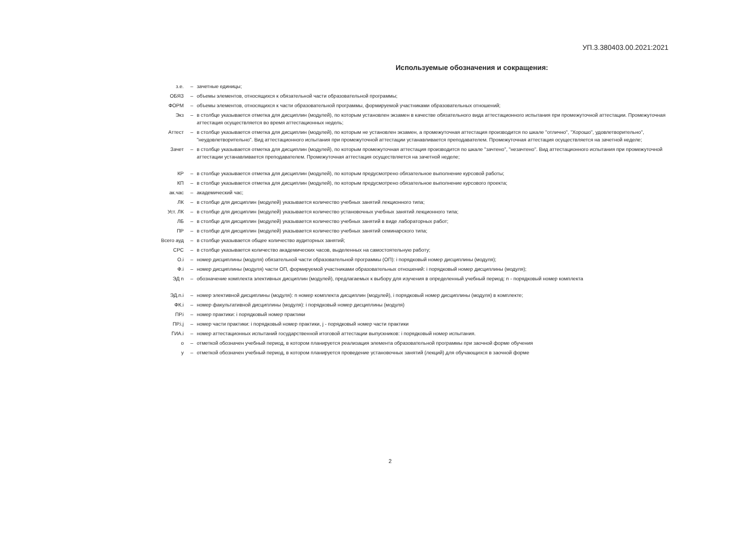УП.3.380403.00.2021:2021
Используемые обозначения и сокращения:
| з.е. | – | зачетные единицы; |
| ОБЯЗ | – | объемы элементов, относящихся к обязательной части образовательной программы; |
| ФОРМ | – | объемы элементов, относящихся к части образовательной программы, формируемой участниками образовательных отношений; |
| Экз | – | в столбце указывается отметка для дисциплин (модулей), по которым установлен экзамен в качестве обязательного вида аттестационного испытания при промежуточной аттестации. Промежуточная аттестация осуществляется во время аттестационных недель; |
| Аттест | – | в столбце указывается отметка для дисциплин (модулей), по которым не установлен экзамен, а промежуточная аттестация производится по шкале "отлично", "Хорошо", удовлетворительно", "неудовлетворительно". Вид аттестационного испытания при промежуточной аттестации устанавливается преподавателем. Промежуточная аттестация осуществляется на зачетной неделе; |
| Зачет | – | в столбце указывается отметка для дисциплин (модулей), по которым промежуточная аттестация производится по шкале "зачтено", "незачтено". Вид аттестационного испытания при промежуточной аттестации устанавливается преподавателем. Промежуточная аттестация осуществляется на зачетной неделе; |
| КР | – | в столбце указывается отметка для дисциплин (модулей), по которым предусмотрено обязательное выполнение курсовой работы; |
| КП | – | в столбце указывается отметка для дисциплин (модулей), по которым предусмотрено обязательное выполнение курсового проекта; |
| ак.час | – | академический час; |
| ЛК | – | в столбце для дисциплин (модулей) указывается количество учебных занятий лекционного типа; |
| Уст. ЛК | – | в столбце для дисциплин (модулей) указывается количество установочных учебных занятий лекционного типа; |
| ЛБ | – | в столбце для дисциплин (модулей) указывается количество учебных занятий в виде лабораторных работ; |
| ПР | – | в столбце для дисциплин (модулей) указывается количество учебных занятий семинарского типа; |
| Всего ауд | – | в столбце указывается общее количество аудиторных занятий; |
| СРС | – | в столбце указывается количество академических часов, выделенных на самостоятельную работу; |
| О.i | – | номер дисциплины (модуля) обязательной части образовательной программы (ОП): i порядковый номер дисциплины (модуля); |
| Ф.i | – | номер дисциплины (модуля) части ОП, формируемой участниками образовательных отношений: i порядковый номер дисциплины (модуля); |
| ЭД n | – | обозначение комплекта элективных дисциплин (модулей), предлагаемых к выбору для изучения в определенный учебный период: n - порядковый номер комплекта |
| ЭД.n.i | – | номер элективной дисциплины (модуля): n номер комплекта дисциплин (модулей), i порядковый номер дисциплины (модуля) в комплекте; |
| ФК.i | – | номер факультативной дисциплины (модуля): i порядковый номер дисциплины (модуля) |
| ПР.i | – | номер практики: i порядковый номер практики |
| ПР.i.j | – | номер части практики: i порядковый номер практики, j - порядковый номер части практики |
| ГИА.i | – | номер аттестационных испытаний государственной итоговой аттестации выпускников: i порядковый номер испытания. |
| о | – | отметкой обозначен учебный период, в котором планируется реализация элемента образовательной программы при заочной форме обучения |
| у | – | отметкой обозначен учебный период, в котором планируется проведение установочных занятий (лекций) для обучающихся в заочной форме |
2